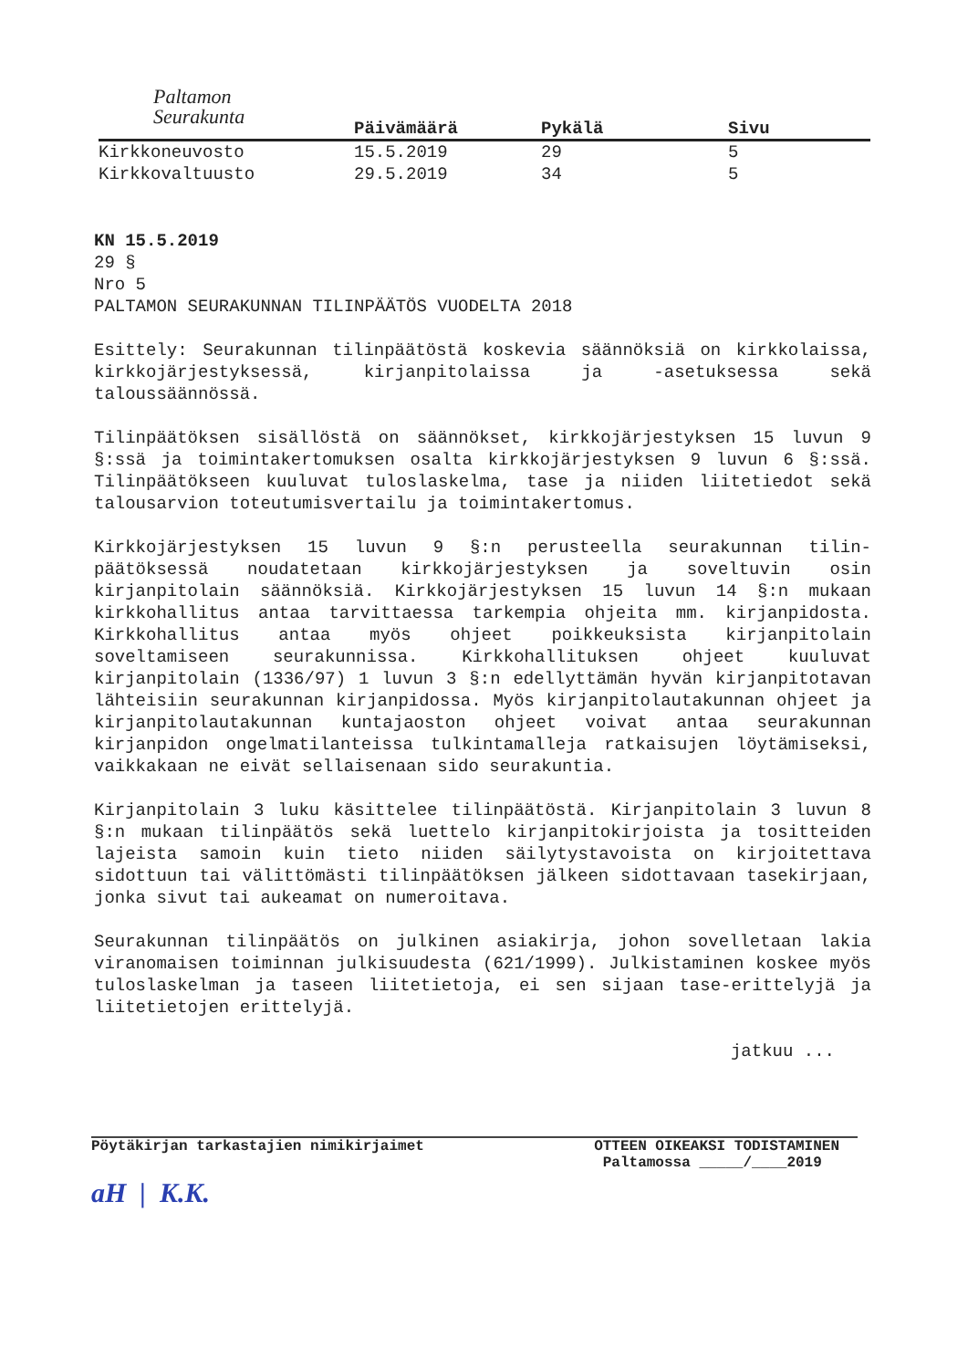Paltamon
Seurakunta
| | Päivämäärä | Pykälä | Sivu |
| --- | --- | --- | --- |
| Kirkkoneuvosto | 15.5.2019 | 29 | 5 |
| Kirkkovaltuusto | 29.5.2019 | 34 | 5 |
KN 15.5.2019
29 §
Nro 5
PALTAMON SEURAKUNNAN TILINPÄÄTÖS VUODELTA 2018
Esittely: Seurakunnan tilinpäätöstä koskevia säännöksiä on kirkkolaissa, kirkkojärjestyksessä, kirjanpitolaissa ja -asetuksessa sekä taloussäännössä.
Tilinpäätöksen sisällöstä on säännökset, kirkkojärjestyksen 15 luvun 9 §:ssä ja toimintakertomuksen osalta kirkkojärjestyksen 9 luvun 6 §:ssä. Tilinpäätökseen kuuluvat tuloslaskelma, tase ja niiden liitetiedot sekä talousarvion toteutumisvertailu ja toimintakertomus.
Kirkkojärjestyksen 15 luvun 9 §:n perusteella seurakunnan tilin-päätöksessä noudatetaan kirkkojärjestyksen ja soveltuvin osin kirjanpitolain säännöksiä. Kirkkojärjestyksen 15 luvun 14 §:n mukaan kirkkohallitus antaa tarvittaessa tarkempia ohjeita mm. kirjanpidosta. Kirkkohallitus antaa myös ohjeet poikkeuksista kirjanpitolain soveltamiseen seurakunnissa. Kirkkohallituksen ohjeet kuuluvat kirjanpitolain (1336/97) 1 luvun 3 §:n edellyttämän hyvän kirjanpitotavan lähteisiin seurakunnan kirjanpidossa. Myös kirjanpitolautakunnan ohjeet ja kirjanpitolautakunnan kuntajaoston ohjeet voivat antaa seurakunnan kirjanpidon ongelmatilanteissa tulkintamalleja ratkaisujen löytämiseksi, vaikkakaan ne eivät sellaisenaan sido seurakuntia.
Kirjanpitolain 3 luku käsittelee tilinpäätöstä. Kirjanpitolain 3 luvun 8 §:n mukaan tilinpäätös sekä luettelo kirjanpitokirjoista ja tositteiden lajeista samoin kuin tieto niiden säilytystavoista on kirjoitettava sidottuun tai välittömästi tilinpäätöksen jälkeen sidottavaan tasekirjaan, jonka sivut tai aukeamat on numeroitava.
Seurakunnan tilinpäätös on julkinen asiakirja, johon sovelletaan lakia viranomaisen toiminnan julkisuudesta (621/1999). Julkistaminen koskee myös tuloslaskelman ja taseen liitetietoja, ei sen sijaan tase-erittelyjä ja liitetietojen erittelyjä.
jatkuu ...
Pöytäkirjan tarkastajien nimikirjaimet
aH | K.K.
OTTEEN OIKEAKSI TODISTAMINEN
Paltamossa _____/____2019